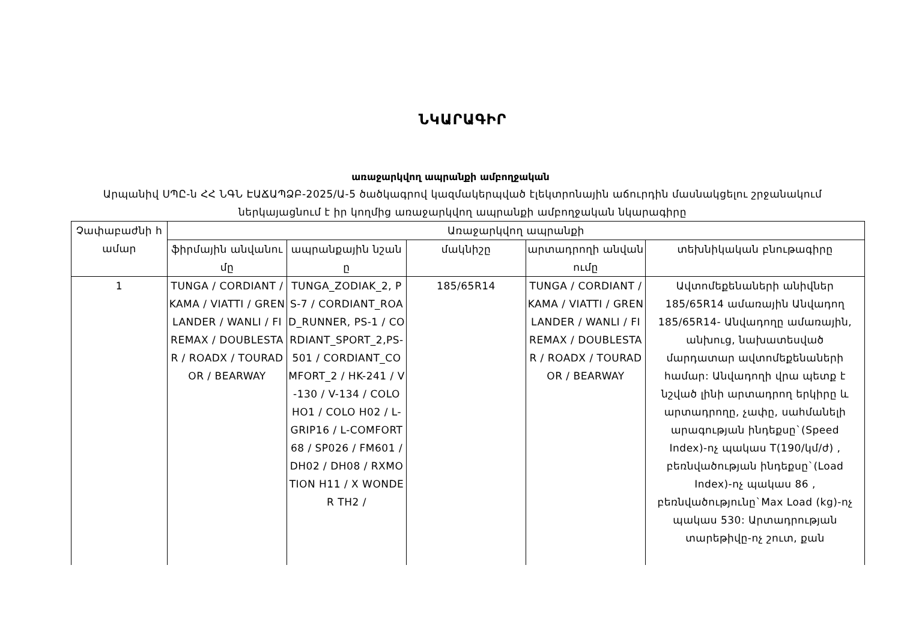ՆԿԱՐԱԳԻՐ
առաջարկվող ապրանքի ամբողջական
Արպանիվ ՍՊԸ-ն ՀՀ ՆԳՆ ԷԱՃԱՊՁԲ-2025/Ա-5 ծածկագրով կազմակերպված էլեկտրոնային աճուրդին մասնակցելու շրջանակում ներկայացնում է իր կողմից առաջարկվող ապրանքի ամբողջական նկարագիրը
| Չափաբաժնի համար | Առաջարկվող ապրանքի | | | | |
| --- | --- | --- | --- | --- | --- |
| | ֆիրմային անվանումը | ապրանքային նշանը | մակնիշը | արտադրողի անվանումը | տեխնիկական բնութագիրը |
| 1 | TUNGA / CORDIANT / KAMA / VIATTI / GRENLANDER / WANLI / FIREMAX / DOUBLESTAR / ROADX / TOURADOR / BEARWAY | TUNGA_ZODIAK_2, PS-7 / CORDIANT_ROAD_RUNNER, PS-1 / CORDIANT_SPORT_2,PS-501 / CORDIANT_COMFORT_2 / HK-241 / V-130 / V-134 / COLO HO1 / COLO H02 / L-GRIP16 / L-COMFORT 68 / SP026 / FM601 / DH02 / DH08 / RXMOTION H11 / X WONDER TH2 / | 185/65R14 | TUNGA / CORDIANT / KAMA / VIATTI / GRENLANDER / WANLI / FIREMAX / DOUBLESTAR / ROADX / TOURADOR / BEARWAY | Ավտոմեքենաների անիվներ 185/65R14 ամառային Անվադող 185/65R14- Անվադողը ամառային, անխուց, նախատեսված մարդատար ավտոմեքենաների համար: Անվադողի վրա պետք է նշված լինի արտադրող երկիրը և արտադրողը, չափը, սահմանելի արագության ինդեքսը`(Speed Index)-ոչ պակաս T(190/կմ/ժ) , բեռնվածության ինդեքսը`(Load Index)-ոչ պակաս 86 , բեռնվածությունը`Max Load (kg)-ոչ պակաս 530: Արտադրության տարեթիվը-ոչ շուտ, քան |